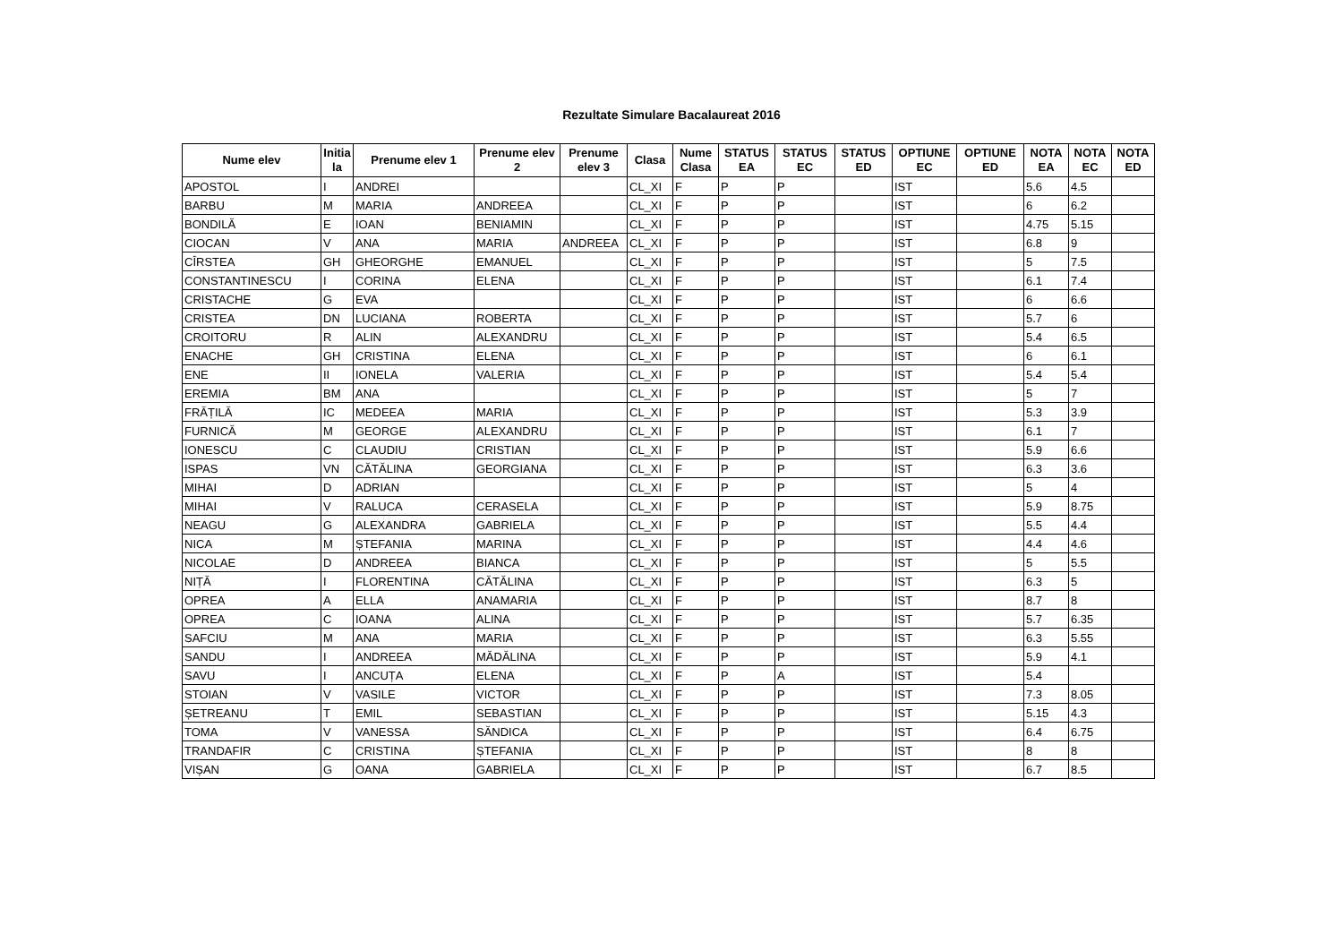Rezultate Simulare Bacalaureat 2016
| Nume elev | Initia la | Prenume elev 1 | Prenume elev 2 | Prenume elev 3 | Clasa | Nume Clasa | STATUS EA | STATUS EC | STATUS ED | OPTIUNE EC | OPTIUNE ED | NOTA EA | NOTA EC | NOTA ED |
| --- | --- | --- | --- | --- | --- | --- | --- | --- | --- | --- | --- | --- | --- | --- |
| APOSTOL | I | ANDREI | | | CL_XI | F | P | P | | IST | | 5.6 | 4.5 | |
| BARBU | M | MARIA | ANDREEA | | CL_XI | F | P | P | | IST | | 6 | 6.2 | |
| BONDILĂ | E | IOAN | BENIAMIN | | CL_XI | F | P | P | | IST | | 4.75 | 5.15 | |
| CIOCAN | V | ANA | MARIA | ANDREEA | CL_XI | F | P | P | | IST | | 6.8 | 9 | |
| CÎRSTEA | GH | GHEORGHE | EMANUEL | | CL_XI | F | P | P | | IST | | 5 | 7.5 | |
| CONSTANTINESCU | I | CORINA | ELENA | | CL_XI | F | P | P | | IST | | 6.1 | 7.4 | |
| CRISTACHE | G | EVA | | | CL_XI | F | P | P | | IST | | 6 | 6.6 | |
| CRISTEA | DN | LUCIANA | ROBERTA | | CL_XI | F | P | P | | IST | | 5.7 | 6 | |
| CROITORU | R | ALIN | ALEXANDRU | | CL_XI | F | P | P | | IST | | 5.4 | 6.5 | |
| ENACHE | GH | CRISTINA | ELENA | | CL_XI | F | P | P | | IST | | 6 | 6.1 | |
| ENE | II | IONELA | VALERIA | | CL_XI | F | P | P | | IST | | 5.4 | 5.4 | |
| EREMIA | BM | ANA | | | CL_XI | F | P | P | | IST | | 5 | 7 | |
| FRĂȚILĂ | IC | MEDEEA | MARIA | | CL_XI | F | P | P | | IST | | 5.3 | 3.9 | |
| FURNICĂ | M | GEORGE | ALEXANDRU | | CL_XI | F | P | P | | IST | | 6.1 | 7 | |
| IONESCU | C | CLAUDIU | CRISTIAN | | CL_XI | F | P | P | | IST | | 5.9 | 6.6 | |
| ISPAS | VN | CĂTĂLINA | GEORGIANA | | CL_XI | F | P | P | | IST | | 6.3 | 3.6 | |
| MIHAI | D | ADRIAN | | | CL_XI | F | P | P | | IST | | 5 | 4 | |
| MIHAI | V | RALUCA | CERASELA | | CL_XI | F | P | P | | IST | | 5.9 | 8.75 | |
| NEAGU | G | ALEXANDRA | GABRIELA | | CL_XI | F | P | P | | IST | | 5.5 | 4.4 | |
| NICA | M | ȘTEFANIA | MARINA | | CL_XI | F | P | P | | IST | | 4.4 | 4.6 | |
| NICOLAE | D | ANDREEA | BIANCA | | CL_XI | F | P | P | | IST | | 5 | 5.5 | |
| NIȚĂ | I | FLORENTINA | CĂTĂLINA | | CL_XI | F | P | P | | IST | | 6.3 | 5 | |
| OPREA | A | ELLA | ANAMARIA | | CL_XI | F | P | P | | IST | | 8.7 | 8 | |
| OPREA | C | IOANA | ALINA | | CL_XI | F | P | P | | IST | | 5.7 | 6.35 | |
| SAFCIU | M | ANA | MARIA | | CL_XI | F | P | P | | IST | | 6.3 | 5.55 | |
| SANDU | I | ANDREEA | MĂDĂLINA | | CL_XI | F | P | P | | IST | | 5.9 | 4.1 | |
| SAVU | I | ANCUȚA | ELENA | | CL_XI | F | P | A | | IST | | 5.4 | | |
| STOIAN | V | VASILE | VICTOR | | CL_XI | F | P | P | | IST | | 7.3 | 8.05 | |
| ȘETREANU | T | EMIL | SEBASTIAN | | CL_XI | F | P | P | | IST | | 5.15 | 4.3 | |
| TOMA | V | VANESSA | SĂNDICA | | CL_XI | F | P | P | | IST | | 6.4 | 6.75 | |
| TRANDAFIR | C | CRISTINA | ȘTEFANIA | | CL_XI | F | P | P | | IST | | 8 | 8 | |
| VIȘAN | G | OANA | GABRIELA | | CL_XI | F | P | P | | IST | | 6.7 | 8.5 | |